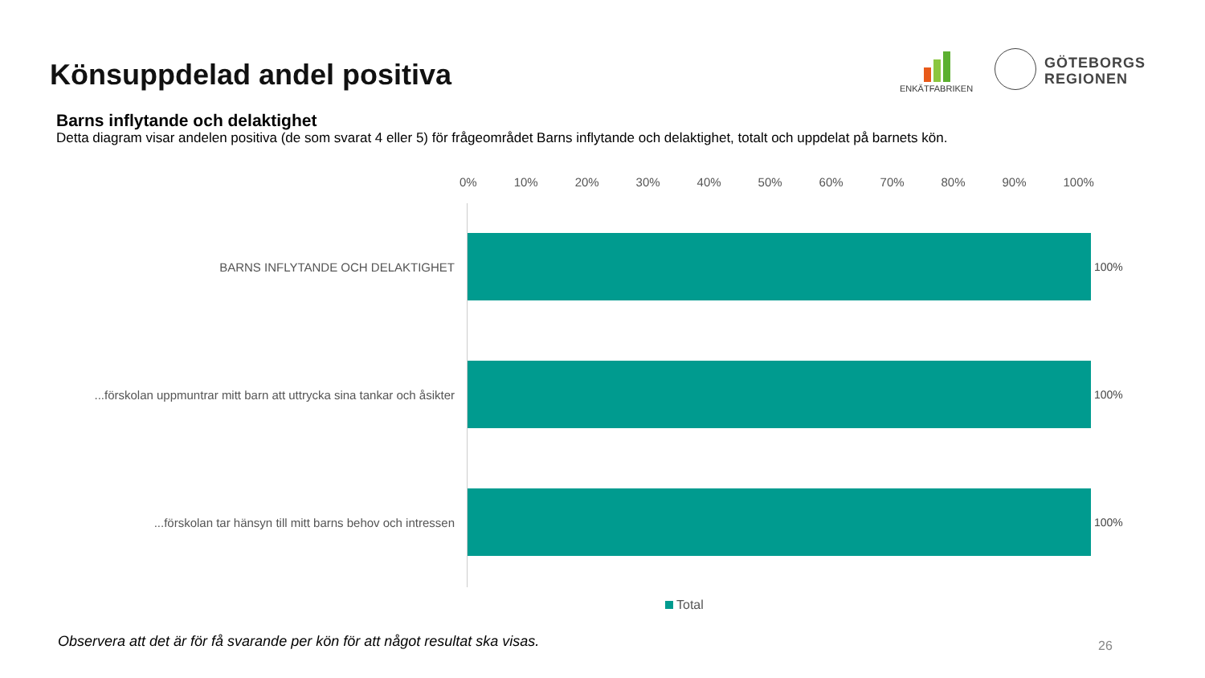Könsuppdelad andel positiva
ENKÄTFABRIKEN
GÖTEBORGS
REGIONEN
Barns inflytande och delaktighet
Detta diagram visar andelen positiva (de som svarat 4 eller 5) för frågeområdet Barns inflytande och delaktighet, totalt och uppdelat på barnets kön.
0% 10% 20% 30% 40% 50% 60% 70% 80% 90% 100%
BARNS INFLYTANDE OCH DELAKTIGHET 100%
...förskolan uppmuntrar mitt barn att uttrycka sina tankar och åsikter
100%
...förskolan tar hänsyn till mitt barns behov och intressen 100%
Total
Observera att det är för få svarande per kön för att något resultat ska visas.
26